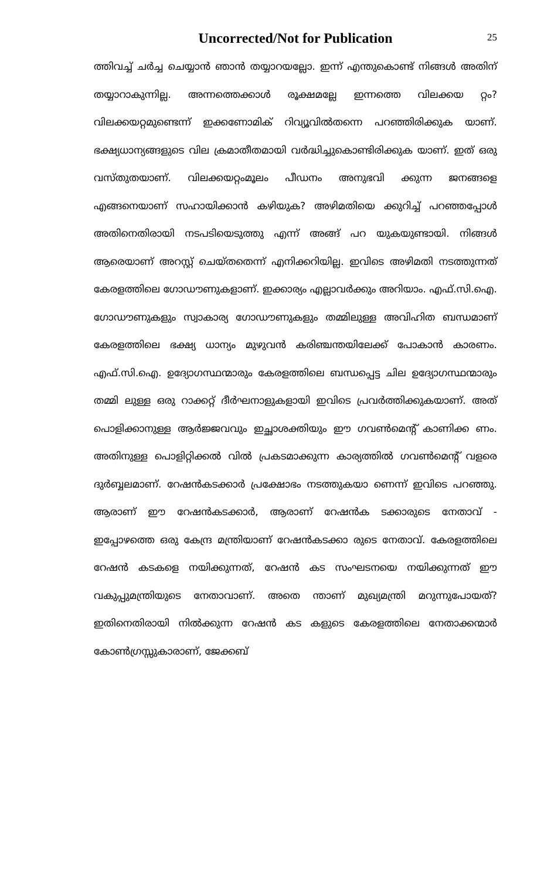Uncorrected/Not for Publication
25
ത്തിവച്ച് ചർച്ച ചെയ്യാൻ ഞാൻ തയ്യാറയല്ലോ. ഇന്ന് എന്തുകൊണ്ട് നിങ്ങൾ അതിന് തയ്യാറാകുന്നില്ല. അന്നത്തെക്കാൾ രൂക്ഷമല്ലേ ഇന്നത്തെ വിലക്കയ റ്റം? വിലക്കയറ്റമുണ്ടെന്ന് ഇക്കണോമിക് റിവ്യൂവിൽതന്നെ പറഞ്ഞിരിക്കുക യാണ്. ഭക്ഷ്യധാന്യങ്ങളുടെ വില ക്രമാതീതമായി വർദ്ധിച്ചുകൊണ്ടിരിക്കുക യാണ്. ഇത് ഒരു വസ്തുതയാണ്. വിലക്കയറ്റംമൂലം പീഡനം അനുഭവി ക്കുന്ന ജനങ്ങളെ എങ്ങനെയാണ് സഹായിക്കാൻ കഴിയുക? അഴിമതിയെ ക്കുറിച്ച് പറഞ്ഞപ്പോൾ അതിനെതിരായി നടപടിയെടുത്തു എന്ന് അങ്ങ് പറ യുകയുണ്ടായി. നിങ്ങൾ ആരെയാണ് അറസ്റ്റ് ചെയ്തതെന്ന് എനിക്കറിയില്ല. ഇവിടെ അഴിമതി നടത്തുന്നത് കേരളത്തിലെ ഗോഡൗണുകളാണ്. ഇക്കാര്യം എല്ലാവർക്കും അറിയാം. എഫ്.സി.ഐ. ഗോഡൗണുകളും സ്വാകാര്യ ഗോഡൗണുകളും തമ്മിലുള്ള അവിഹിത ബന്ധമാണ് കേരളത്തിലെ ഭക്ഷ്യ ധാന്യം മുഴുവൻ കരിഞ്ചന്തയിലേക്ക് പോകാൻ കാരണം. എഫ്.സി.ഐ. ഉദ്യോഗസ്ഥന്മാരും കേരളത്തിലെ ബന്ധപ്പെട്ട ചില ഉദ്യോഗസ്ഥന്മാരും തമ്മി ലുള്ള ഒരു റാക്കറ്റ് ദീർഘനാളുകളായി ഇവിടെ പ്രവർത്തിക്കുകയാണ്. അത് പൊളിക്കാനുള്ള ആർജ്ജവവും ഇച്ഛാശക്തിയും ഈ ഗവൺമെന്റ് കാണിക്ക ണം. അതിനുള്ള പൊളിറ്റിക്കൽ വിൽ പ്രകടമാക്കുന്ന കാര്യത്തിൽ ഗവൺമെന്റ് വളരെ ദുർബ്ബലമാണ്. റേഷൻകടക്കാർ പ്രക്ഷോഭം നടത്തുകയാ ണെന്ന് ഇവിടെ പറഞ്ഞു. ആരാണ് ഈ റേഷൻകടക്കാർ, ആരാണ് റേഷൻക ടക്കാരുടെ നേതാവ് - ഇപ്പോഴത്തെ ഒരു കേന്ദ്ര മന്ത്രിയാണ് റേഷൻകടക്കാ രുടെ നേതാവ്. കേരളത്തിലെ റേഷൻ കടകളെ നയിക്കുന്നത്, റേഷൻ കട സംഘടനയെ നയിക്കുന്നത് ഈ വകുപ്പുമന്ത്രിയുടെ നേതാവാണ്. അതെ ന്താണ് മുഖ്യമന്ത്രി മറുന്നുപോയത്? ഇതിനെതിരായി നിൽക്കുന്ന റേഷൻ കട കളുടെ കേരളത്തിലെ നേതാക്കന്മാർ കോൺഗ്രസ്സുകാരാണ്, ജേക്കബ്